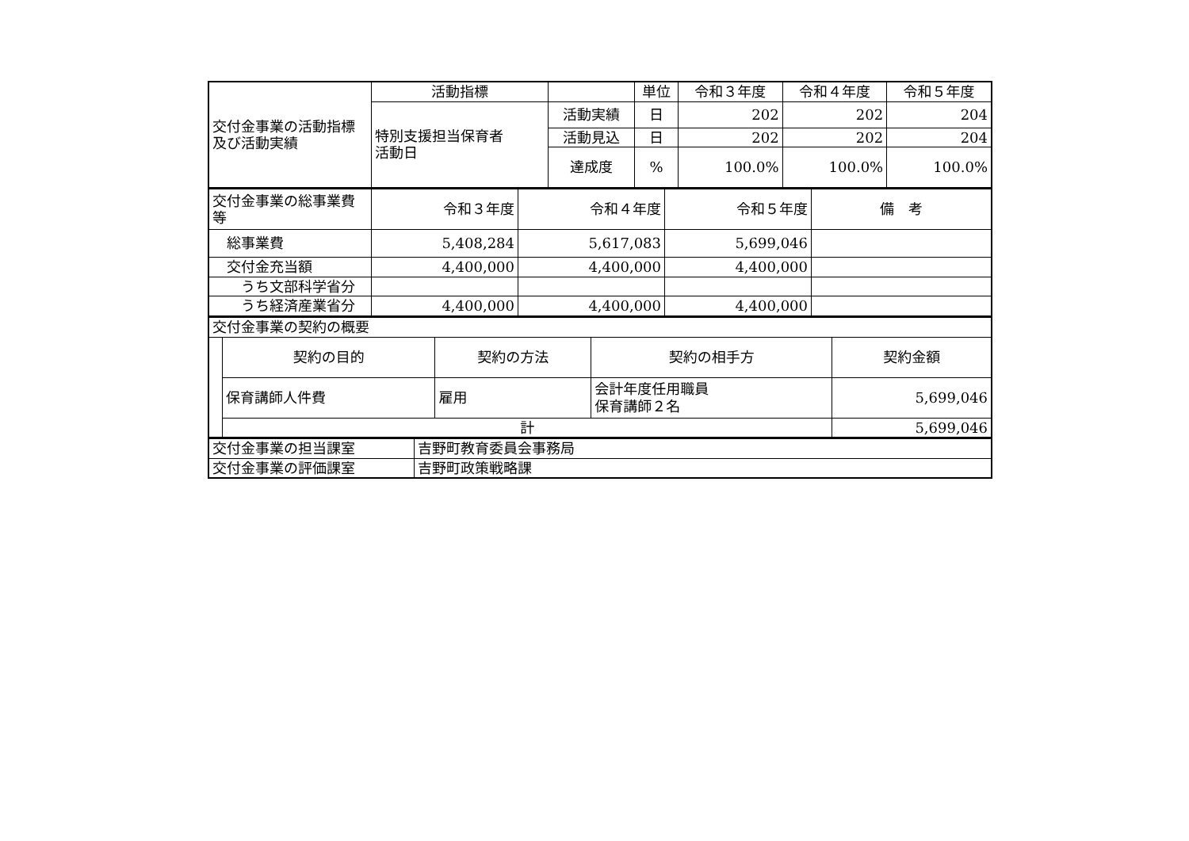| 交付金事業の活動指標及び活動実績 | 活動指標 | | 単位 | 令和３年度 | 令和４年度 | 令和５年度 |
| | 特別支援担当保育者 活動日 | 活動実績 | 日 | 202 | 202 | 204 |
| | | 活動見込 | 日 | 202 | 202 | 204 |
| | | 達成度 | % | 100.0% | 100.0% | 100.0% |
| 交付金事業の総事業費等 | 令和３年度 | 令和４年度 | 令和５年度 | 備 考 |
| 総事業費 | 5,408,284 | 5,617,083 | 5,699,046 | |
| 交付金充当額 | 4,400,000 | 4,400,000 | 4,400,000 | |
| うち文部科学省分 | | | | |
| うち経済産業省分 | 4,400,000 | 4,400,000 | 4,400,000 | |
| 交付金事業の契約の概要 | | | | |
| | 契約の目的 | 契約の方法 | 契約の相手方 | 契約金額 |
| | 保育講師人件費 | 雇用 | 会計年度任用職員 保育講師２名 | 5,699,046 |
| | 計 | | | 5,699,046 |
| 交付金事業の担当課室 | 吉野町教育委員会事務局 |
| 交付金事業の評価課室 | 吉野町政策戦略課 |